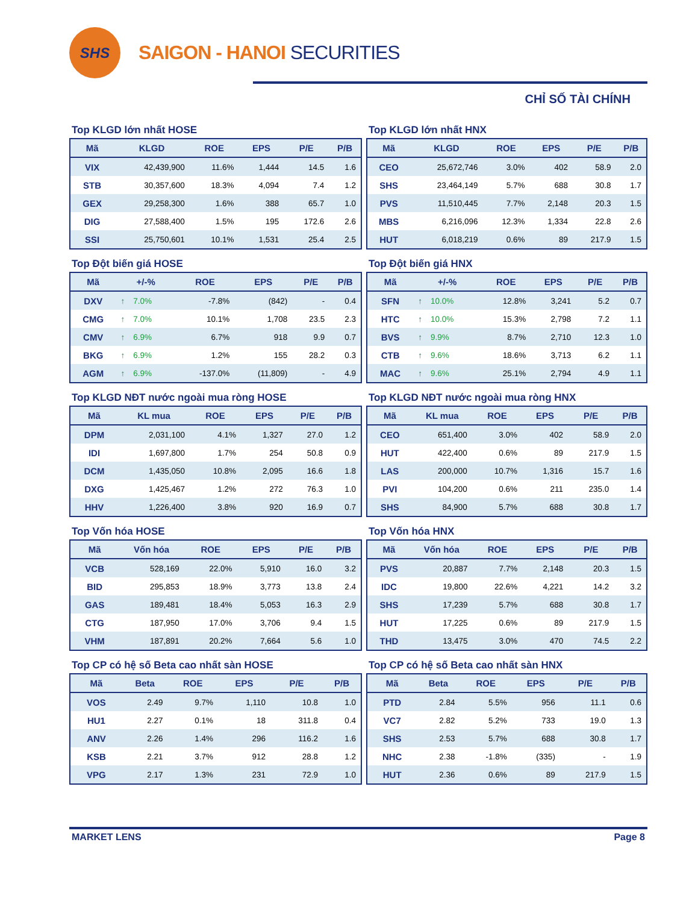SHS
SAIGON - HANOI SECURITIES
CHỈ SỐ TÀI CHÍNH
Top KLGD lớn nhất HOSE
| Mã | KLGD | ROE | EPS | P/E | P/B |
| --- | --- | --- | --- | --- | --- |
| VIX | 42,439,900 | 11.6% | 1,444 | 14.5 | 1.6 |
| STB | 30,357,600 | 18.3% | 4,094 | 7.4 | 1.2 |
| GEX | 29,258,300 | 1.6% | 388 | 65.7 | 1.0 |
| DIG | 27,588,400 | 1.5% | 195 | 172.6 | 2.6 |
| SSI | 25,750,601 | 10.1% | 1,531 | 25.4 | 2.5 |
Top KLGD lớn nhất HNX
| Mã | KLGD | ROE | EPS | P/E | P/B |
| --- | --- | --- | --- | --- | --- |
| CEO | 25,672,746 | 3.0% | 402 | 58.9 | 2.0 |
| SHS | 23,464,149 | 5.7% | 688 | 30.8 | 1.7 |
| PVS | 11,510,445 | 7.7% | 2,148 | 20.3 | 1.5 |
| MBS | 6,216,096 | 12.3% | 1,334 | 22.8 | 2.6 |
| HUT | 6,018,219 | 0.6% | 89 | 217.9 | 1.5 |
Top Đột biến giá HOSE
| Mã | +/-% | ROE | EPS | P/E | P/B |
| --- | --- | --- | --- | --- | --- |
| DXV | ↑ 7.0% | -7.8% | (842) | - | 0.4 |
| CMG | ↑ 7.0% | 10.1% | 1,708 | 23.5 | 2.3 |
| CMV | ↑ 6.9% | 6.7% | 918 | 9.9 | 0.7 |
| BKG | ↑ 6.9% | 1.2% | 155 | 28.2 | 0.3 |
| AGM | ↑ 6.9% | -137.0% | (11,809) | - | 4.9 |
Top Đột biến giá HNX
| Mã | +/-% | ROE | EPS | P/E | P/B |
| --- | --- | --- | --- | --- | --- |
| SFN | ↑ 10.0% | 12.8% | 3,241 | 5.2 | 0.7 |
| HTC | ↑ 10.0% | 15.3% | 2,798 | 7.2 | 1.1 |
| BVS | ↑ 9.9% | 8.7% | 2,710 | 12.3 | 1.0 |
| CTB | ↑ 9.6% | 18.6% | 3,713 | 6.2 | 1.1 |
| MAC | ↑ 9.6% | 25.1% | 2,794 | 4.9 | 1.1 |
Top KLGD NĐT nước ngoài mua ròng HOSE
| Mã | KL mua | ROE | EPS | P/E | P/B |
| --- | --- | --- | --- | --- | --- |
| DPM | 2,031,100 | 4.1% | 1,327 | 27.0 | 1.2 |
| IDI | 1,697,800 | 1.7% | 254 | 50.8 | 0.9 |
| DCM | 1,435,050 | 10.8% | 2,095 | 16.6 | 1.8 |
| DXG | 1,425,467 | 1.2% | 272 | 76.3 | 1.0 |
| HHV | 1,226,400 | 3.8% | 920 | 16.9 | 0.7 |
Top KLGD NĐT nước ngoài mua ròng HNX
| Mã | KL mua | ROE | EPS | P/E | P/B |
| --- | --- | --- | --- | --- | --- |
| CEO | 651,400 | 3.0% | 402 | 58.9 | 2.0 |
| HUT | 422,400 | 0.6% | 89 | 217.9 | 1.5 |
| LAS | 200,000 | 10.7% | 1,316 | 15.7 | 1.6 |
| PVI | 104,200 | 0.6% | 211 | 235.0 | 1.4 |
| SHS | 84,900 | 5.7% | 688 | 30.8 | 1.7 |
Top Vốn hóa HOSE
| Mã | Vốn hóa | ROE | EPS | P/E | P/B |
| --- | --- | --- | --- | --- | --- |
| VCB | 528,169 | 22.0% | 5,910 | 16.0 | 3.2 |
| BID | 295,853 | 18.9% | 3,773 | 13.8 | 2.4 |
| GAS | 189,481 | 18.4% | 5,053 | 16.3 | 2.9 |
| CTG | 187,950 | 17.0% | 3,706 | 9.4 | 1.5 |
| VHM | 187,891 | 20.2% | 7,664 | 5.6 | 1.0 |
Top Vốn hóa HNX
| Mã | Vốn hóa | ROE | EPS | P/E | P/B |
| --- | --- | --- | --- | --- | --- |
| PVS | 20,887 | 7.7% | 2,148 | 20.3 | 1.5 |
| IDC | 19,800 | 22.6% | 4,221 | 14.2 | 3.2 |
| SHS | 17,239 | 5.7% | 688 | 30.8 | 1.7 |
| HUT | 17,225 | 0.6% | 89 | 217.9 | 1.5 |
| THD | 13,475 | 3.0% | 470 | 74.5 | 2.2 |
Top CP có hệ số Beta cao nhất sàn HOSE
| Mã | Beta | ROE | EPS | P/E | P/B |
| --- | --- | --- | --- | --- | --- |
| VOS | 2.49 | 9.7% | 1,110 | 10.8 | 1.0 |
| HU1 | 2.27 | 0.1% | 18 | 311.8 | 0.4 |
| ANV | 2.26 | 1.4% | 296 | 116.2 | 1.6 |
| KSB | 2.21 | 3.7% | 912 | 28.8 | 1.2 |
| VPG | 2.17 | 1.3% | 231 | 72.9 | 1.0 |
Top CP có hệ số Beta cao nhất sàn HNX
| Mã | Beta | ROE | EPS | P/E | P/B |
| --- | --- | --- | --- | --- | --- |
| PTD | 2.84 | 5.5% | 956 | 11.1 | 0.6 |
| VC7 | 2.82 | 5.2% | 733 | 19.0 | 1.3 |
| SHS | 2.53 | 5.7% | 688 | 30.8 | 1.7 |
| NHC | 2.38 | -1.8% | (335) | - | 1.9 |
| HUT | 2.36 | 0.6% | 89 | 217.9 | 1.5 |
MARKET LENS Page 8